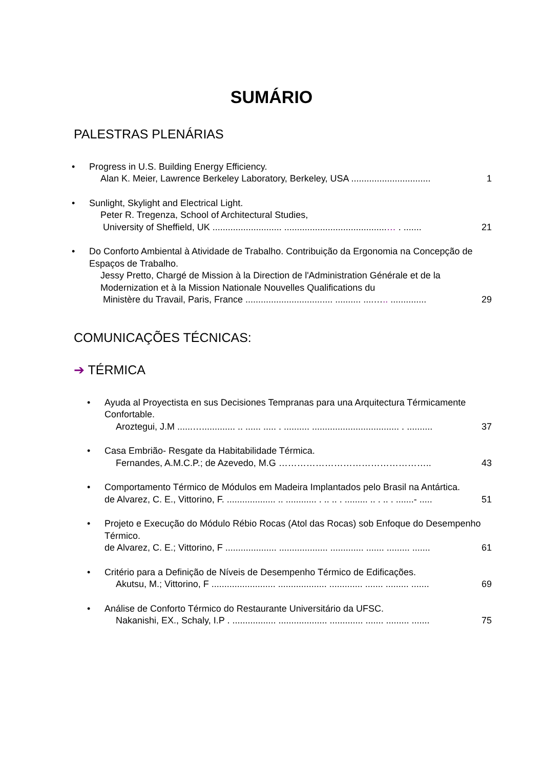SUMÁRIO
PALESTRAS PLENÁRIAS
• Progress in U.S. Building Energy Efficiency.
Alan K. Meier, Lawrence Berkeley Laboratory, Berkeley, USA ............................... 1
• Sunlight, Skylight and Electrical Light.
Peter R. Tregenza, School of Architectural Studies,
University of Sheffield, UK ........................... ........................................… . ....... 21
• Do Conforto Ambiental à Atividade de Trabalho. Contribuição da Ergonomia na Concepção de Espaços de Trabalho.
Jessy Pretto, Chargé de Mission à la Direction de l'Administration Générale et de la Modernization et à la Mission Nationale Nouvelles Qualifications du
Ministère du Travail, Paris, France .................................. .......... ....….. .............. 29
COMUNICAÇÕES TÉCNICAS:
➔ TÉRMICA
• Ayuda al Proyectista en sus Decisiones Tempranas para una Arquitectura Térmicamente Confortable.
Aroztegui, J.M ......…............. .. ...... ..... . .......... .................................. . .......... 37
• Casa Embrião- Resgate da Habitabilidade Térmica.
Fernandes, A.M.C.P.; de Azevedo, M.G ………………………………………….. 43
• Comportamento Térmico de Módulos em Madeira Implantados pelo Brasil na Antártica.
de Alvarez, C. E., Vittorino, F. ................... .. ............ . .. .. . ......... .. . .. . .......- ..... 51
• Projeto e Execução do Módulo Rébio Rocas (Atol das Rocas) sob Enfoque do Desempenho Térmico.
de Alvarez, C. E.; Vittorino, F .................... ................... ............. ....... ......... ....... 61
• Critério para a Definição de Níveis de Desempenho Térmico de Edificações.
Akutsu, M.; Vittorino, F ......................... ................... ............. ....... ......... ....... 69
• Análise de Conforto Térmico do Restaurante Universitário da UFSC.
Nakanishi, EX., Schaly, I.P . ................. ................... ............. ....... ......... ....... 75